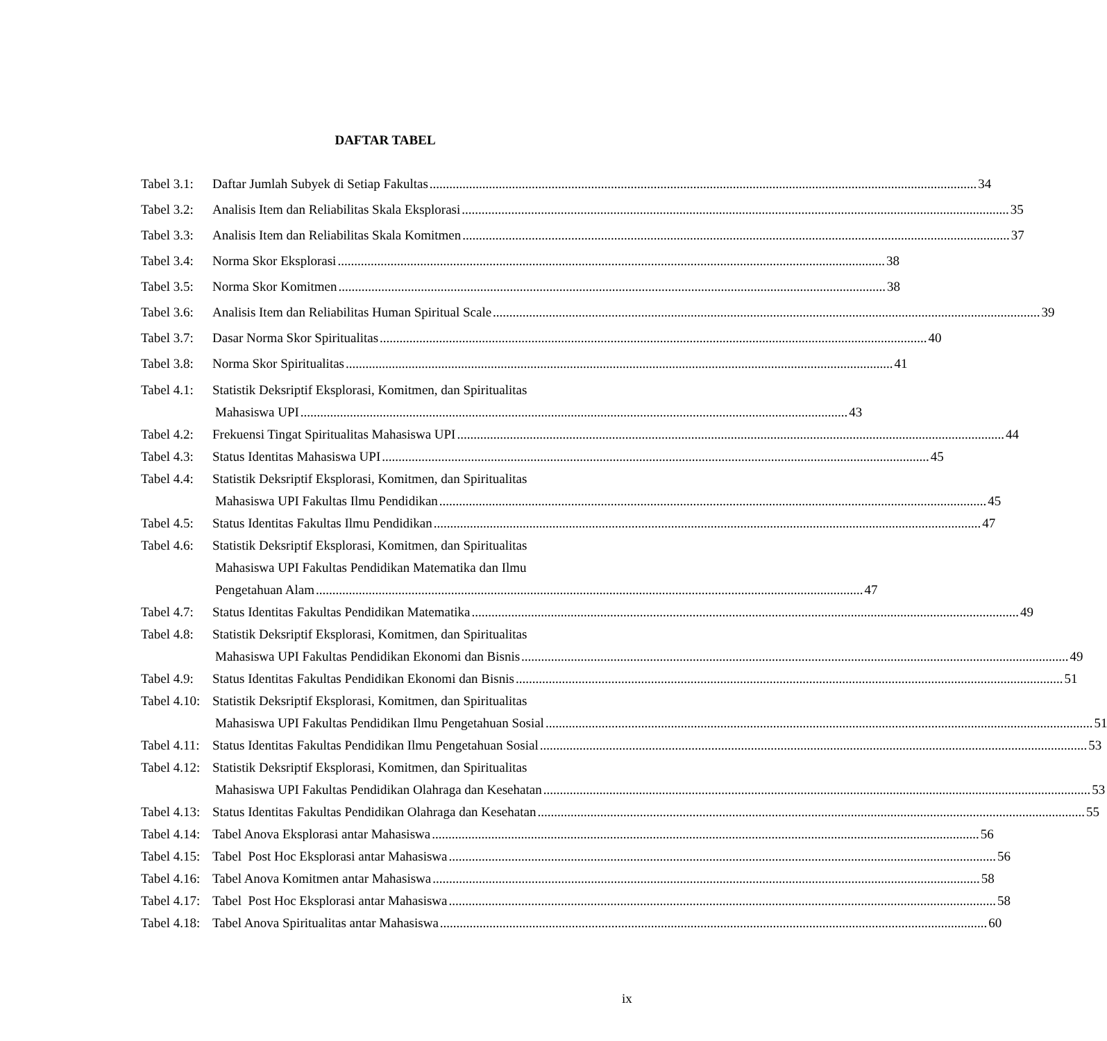DAFTAR TABEL
Tabel 3.1: Daftar Jumlah Subyek di Setiap Fakultas 34
Tabel 3.2: Analisis Item dan Reliabilitas Skala Eksplorasi 35
Tabel 3.3: Analisis Item dan Reliabilitas Skala Komitmen 37
Tabel 3.4: Norma Skor Eksplorasi 38
Tabel 3.5: Norma Skor Komitmen 38
Tabel 3.6: Analisis Item dan Reliabilitas Human Spiritual Scale 39
Tabel 3.7: Dasar Norma Skor Spiritualitas 40
Tabel 3.8: Norma Skor Spiritualitas 41
Tabel 4.1: Statistik Deksriptif Eksplorasi, Komitmen, dan Spiritualitas
Mahasiswa UPI 43
Tabel 4.2: Frekuensi Tingat Spiritualitas Mahasiswa UPI 44
Tabel 4.3: Status Identitas Mahasiswa UPI 45
Tabel 4.4: Statistik Deksriptif Eksplorasi, Komitmen, dan Spiritualitas
Mahasiswa UPI Fakultas Ilmu Pendidikan 45
Tabel 4.5: Status Identitas Fakultas Ilmu Pendidikan 47
Tabel 4.6: Statistik Deksriptif Eksplorasi, Komitmen, dan Spiritualitas
Mahasiswa UPI Fakultas Pendidikan Matematika dan Ilmu
Pengetahuan Alam 47
Tabel 4.7: Status Identitas Fakultas Pendidikan Matematika 49
Tabel 4.8: Statistik Deksriptif Eksplorasi, Komitmen, dan Spiritualitas
Mahasiswa UPI Fakultas Pendidikan Ekonomi dan Bisnis 49
Tabel 4.9: Status Identitas Fakultas Pendidikan Ekonomi dan Bisnis 51
Tabel 4.10: Statistik Deksriptif Eksplorasi, Komitmen, dan Spiritualitas
Mahasiswa UPI Fakultas Pendidikan Ilmu Pengetahuan Sosial 51
Tabel 4.11: Status Identitas Fakultas Pendidikan Ilmu Pengetahuan Sosial 53
Tabel 4.12: Statistik Deksriptif Eksplorasi, Komitmen, dan Spiritualitas
Mahasiswa UPI Fakultas Pendidikan Olahraga dan Kesehatan 53
Tabel 4.13: Status Identitas Fakultas Pendidikan Olahraga dan Kesehatan 55
Tabel 4.14: Tabel Anova Eksplorasi antar Mahasiswa 56
Tabel 4.15: Tabel Post Hoc Eksplorasi antar Mahasiswa 56
Tabel 4.16: Tabel Anova Komitmen antar Mahasiswa 58
Tabel 4.17: Tabel Post Hoc Eksplorasi antar Mahasiswa 58
Tabel 4.18: Tabel Anova Spiritualitas antar Mahasiswa 60
ix